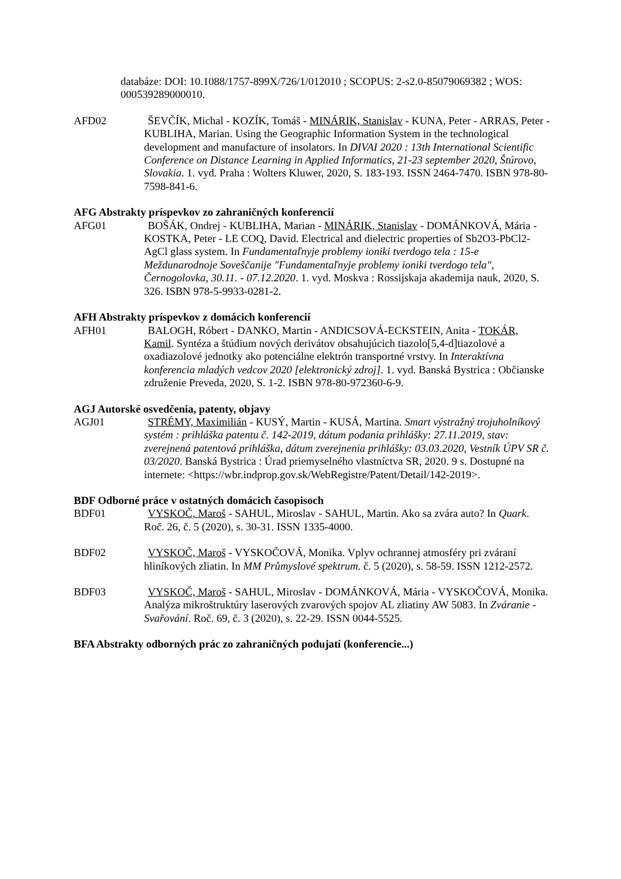databáze: DOI: 10.1088/1757-899X/726/1/012010 ; SCOPUS: 2-s2.0-85079069382 ; WOS: 000539289000010.
AFD02 ŠEVČÍK, Michal - KOZÍK, Tomáš - MINÁRIK, Stanislav - KUNA, Peter - ARRAS, Peter - KUBLIHA, Marian. Using the Geographic Information System in the technological development and manufacture of insolators. In DIVAI 2020 : 13th International Scientific Conference on Distance Learning in Applied Informatics, 21-23 september 2020, Štúrovo, Slovakia. 1. vyd. Praha : Wolters Kluwer, 2020, S. 183-193. ISSN 2464-7470. ISBN 978-80-7598-841-6.
AFG Abstrakty príspevkov zo zahraničných konferencií
AFG01 BOŠÁK, Ondrej - KUBLIHA, Marian - MINÁRIK, Stanislav - DOMÁNKOVÁ, Mária - KOSTKA, Peter - LE COQ, David. Electrical and dielectric properties of Sb2O3-PbCl2-AgCl glass system. In Fundamentaľnyje problemy ioniki tverdogo tela : 15-e Meždunarodnoje Soveščanije "Fundamentaľnyje problemy ioniki tverdogo tela", Černogolovka, 30.11. - 07.12.2020. 1. vyd. Moskva : Rossijskaja akademija nauk, 2020, S. 326. ISBN 978-5-9933-0281-2.
AFH Abstrakty príspevkov z domácich konferencií
AFH01 BALOGH, Róbert - DANKO, Martin - ANDICSOVÁ-ECKSTEIN, Anita - TOKÁR, Kamil. Syntéza a štúdium nových derivátov obsahujúcich tiazolo[5,4-d]tiazolové a oxadiazolové jednotky ako potenciálne elektrón transportné vrstvy. In Interaktívna konferencia mladých vedcov 2020 [elektronický zdroj]. 1. vyd. Banská Bystrica : Občianske združenie Preveda, 2020, S. 1-2. ISBN 978-80-972360-6-9.
AGJ Autorské osvedčenia, patenty, objavy
AGJ01 STRÉMY, Maximilián - KUSÝ, Martin - KUSÁ, Martina. Smart výstražný trojuholníkový systém : prihláška patentu č. 142-2019, dátum podania prihlášky: 27.11.2019, stav: zverejnená patentová prihláška, dátum zverejnenia prihlášky: 03.03.2020, Vestník ÚPV SR č. 03/2020. Banská Bystrica : Úrad priemyselného vlastníctva SR, 2020. 9 s. Dostupné na internete: <https://wbr.indprop.gov.sk/WebRegistre/Patent/Detail/142-2019>.
BDF Odborné práce v ostatných domácich časopisoch
BDF01 VYSKOČ, Maroš - SAHUL, Miroslav - SAHUL, Martin. Ako sa zvára auto? In Quark. Roč. 26, č. 5 (2020), s. 30-31. ISSN 1335-4000.
BDF02 VYSKOČ, Maroš - VYSKOČOVÁ, Monika. Vplyv ochrannej atmosféry pri zváraní hliníkových zliatin. In MM Průmyslové spektrum. č. 5 (2020), s. 58-59. ISSN 1212-2572.
BDF03 VYSKOČ, Maroš - SAHUL, Miroslav - DOMÁNKOVÁ, Mária - VYSKOČOVÁ, Monika. Analýza mikroštruktúry laserových zvarových spojov AL zliatiny AW 5083. In Zváranie - Svařování. Roč. 69, č. 3 (2020), s. 22-29. ISSN 0044-5525.
BFA Abstrakty odborných prác zo zahraničných podujatí (konferencie...)